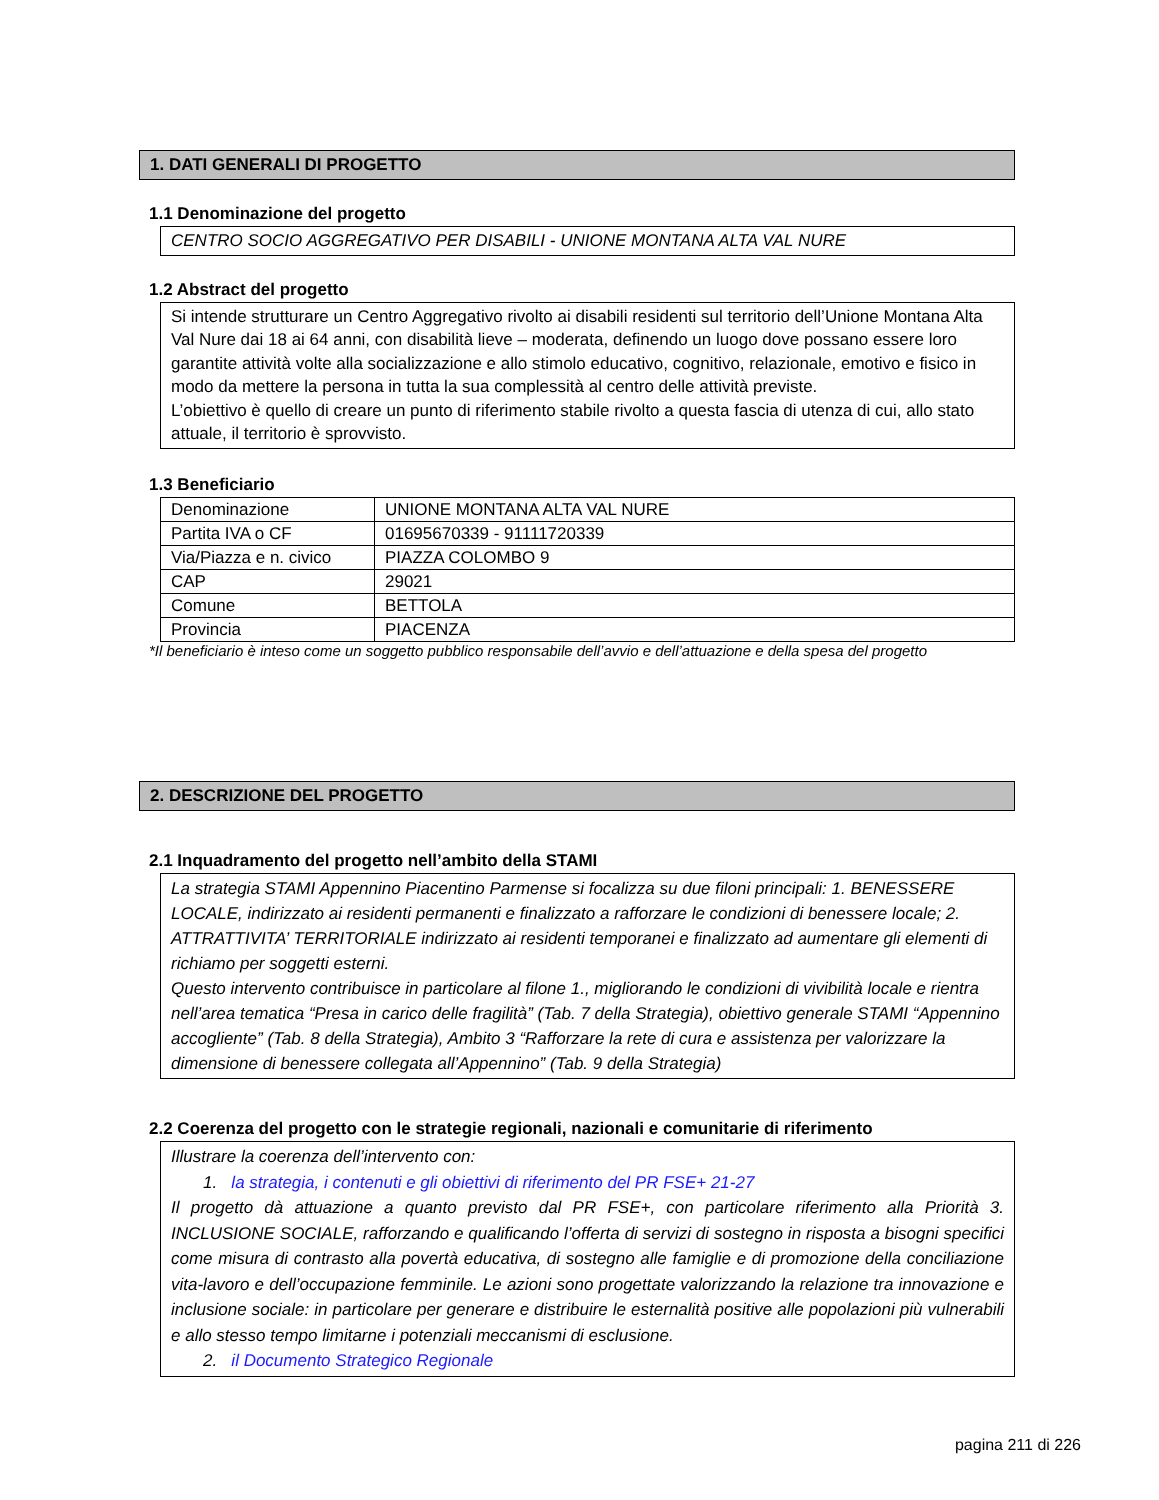1. DATI GENERALI DI PROGETTO
1.1 Denominazione del progetto
CENTRO SOCIO AGGREGATIVO PER DISABILI - UNIONE MONTANA ALTA VAL NURE
1.2 Abstract del progetto
Si intende strutturare un Centro Aggregativo rivolto ai disabili residenti sul territorio dell’Unione Montana Alta Val Nure dai 18 ai 64 anni, con disabilità lieve – moderata, definendo un luogo dove possano essere loro garantite attività volte alla socializzazione e allo stimolo educativo, cognitivo, relazionale, emotivo e fisico in modo da mettere la persona in tutta la sua complessità al centro delle attività previste.
L’obiettivo è quello di creare un punto di riferimento stabile rivolto a questa fascia di utenza di cui, allo stato attuale, il territorio è sprovvisto.
1.3 Beneficiario
| Denominazione | UNIONE MONTANA ALTA VAL NURE |
| Partita IVA o CF | 01695670339 - 91111720339 |
| Via/Piazza e n. civico | PIAZZA COLOMBO 9 |
| CAP | 29021 |
| Comune | BETTOLA |
| Provincia | PIACENZA |
*Il beneficiario è inteso come un soggetto pubblico responsabile dell’avvio e dell’attuazione e della spesa del progetto
2. DESCRIZIONE DEL PROGETTO
2.1 Inquadramento del progetto nell’ambito della STAMI
La strategia STAMI Appennino Piacentino Parmense si focalizza su due filoni principali: 1. BENESSERE LOCALE, indirizzato ai residenti permanenti e finalizzato a rafforzare le condizioni di benessere locale; 2. ATTRATTIVITA’ TERRITORIALE indirizzato ai residenti temporanei e finalizzato ad aumentare gli elementi di richiamo per soggetti esterni.
Questo intervento contribuisce in particolare al filone 1., migliorando le condizioni di vivibilità locale e rientra nell’area tematica “Presa in carico delle fragilità” (Tab. 7 della Strategia), obiettivo generale STAMI “Appennino accogliente” (Tab. 8 della Strategia), Ambito 3 “Rafforzare la rete di cura e assistenza per valorizzare la dimensione di benessere collegata all’Appennino” (Tab. 9 della Strategia)
2.2 Coerenza del progetto con le strategie regionali, nazionali e comunitarie di riferimento
Illustrare la coerenza dell’intervento con:
1. la strategia, i contenuti e gli obiettivi di riferimento del PR FSE+ 21-27
Il progetto dà attuazione a quanto previsto dal PR FSE+, con particolare riferimento alla Priorità 3. INCLUSIONE SOCIALE, rafforzando e qualificando l’offerta di servizi di sostegno in risposta a bisogni specifici come misura di contrasto alla povertà educativa, di sostegno alle famiglie e di promozione della conciliazione vita-lavoro e dell’occupazione femminile. Le azioni sono progettate valorizzando la relazione tra innovazione e inclusione sociale: in particolare per generare e distribuire le esternalità positive alle popolazioni più vulnerabili e allo stesso tempo limitarne i potenziali meccanismi di esclusione.
2. il Documento Strategico Regionale
pagina 211 di 226